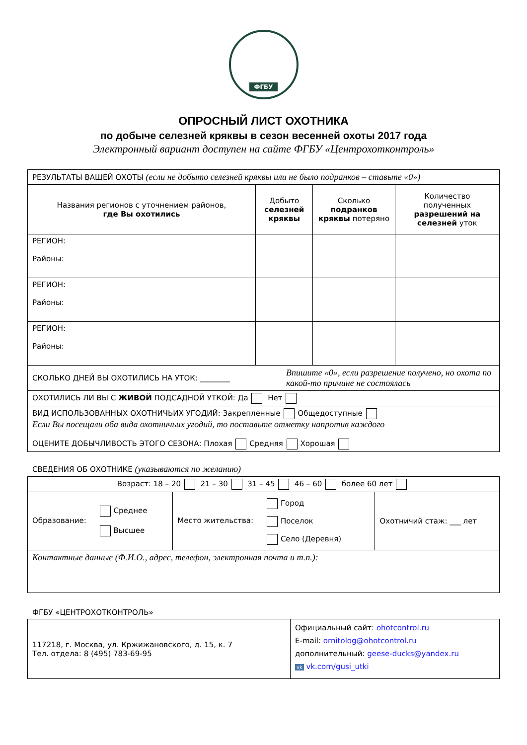ФГБУ
ОПРОСНЫЙ ЛИСТ ОХОТНИКА
по добыче селезней кряквы в сезон весенней охоты 2017 года
Электронный вариант доступен на сайте ФГБУ «Центрохотконтроль»
| РЕЗУЛЬТАТЫ ВАШЕЙ ОХОТЫ (если не добыто селезней кряквы или не было подранков – ставьте «0») | | | |
| Названия регионов с уточнением районов, где Вы охотились | Добыто селезней кряквы | Сколько подранков кряквы потеряно | Количество полученных разрешений на селезней уток |
| РЕГИОН: Районы: | | | |
| РЕГИОН: Районы: | | | |
| РЕГИОН: Районы: | | | |
| СКОЛЬКО ДНЕЙ ВЫ ОХОТИЛИСЬ НА УТОК: ________ Впишите «0», если разрешение получено, но охота по какой-то причине не состоялась | | | |
| ОХОТИЛИСЬ ЛИ ВЫ С ЖИВОЙ ПОДСАДНОЙ УТКОЙ: Да Нет | | | |
| ВИД ИСПОЛЬЗОВАННЫХ ОХОТНИЧЬИХ УГОДИЙ: Закрепленные Общедоступные Если Вы посещали оба вида охотничьих угодий, то поставьте отметку напротив каждого ОЦЕНИТЕ ДОБЫЧЛИВОСТЬ ЭТОГО СЕЗОНА: Плохая Средняя Хорошая | | | |
СВЕДЕНИЯ ОБ ОХОТНИКЕ (указываются по желанию)
| Возраст: 18 – 20 21 – 30 31 – 45 46 – 60 более 60 лет | | |
| Образование: Среднее Высшее | Место жительства: Город Поселок Село (Деревня) | Охотничий стаж: ___ лет |
| Контактные данные (Ф.И.О., адрес, телефон, электронная почта и т.п.): | | |
ФГБУ «ЦЕНТРОХОТКОНТРОЛЬ»
| 117218, г. Москва, ул. Кржижановского, д. 15, к. 7 Тел. отдела: 8 (495) 783-69-95 | Официальный сайт: ohotcontrol.ru E-mail: ornitolog@ohotcontrol.ru дополнительный: geese-ducks@yandex.ru vk vk.com/gusi_utki |